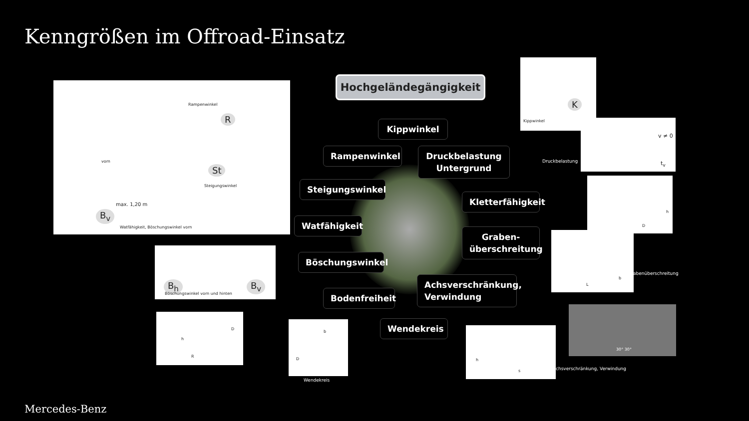Kenngrößen im Offroad-Einsatz
Rampenwinkel
R
vorn
St
Steigungswinkel
max. 1,20 m
B<sub>v</sub>
Watfähigkeit, Böschungswinkel vorn
B<sub>h</sub> B<sub>v</sub>
Böschungswinkel vorn und hinten
D
h
R
D
b
Wendekreis
Hochgeländegängigkeit
Kippwinkel
Rampenwinkel
Druckbelastung Untergrund
Steigungswinkel
Kletterfähigkeit
Watfähigkeit
Graben-überschreitung
Böschungswinkel
Achsverschränkung, Verwindung
Bodenfreiheit
Wendekreis
K
Kippwinkel
v ≠ 0
t<sub>v</sub>
Druckbelastung
h
D
b
L
abenüberschreitung
30° 30°
h
s
chsverschränkung, Verwindung
Mercedes-Benz